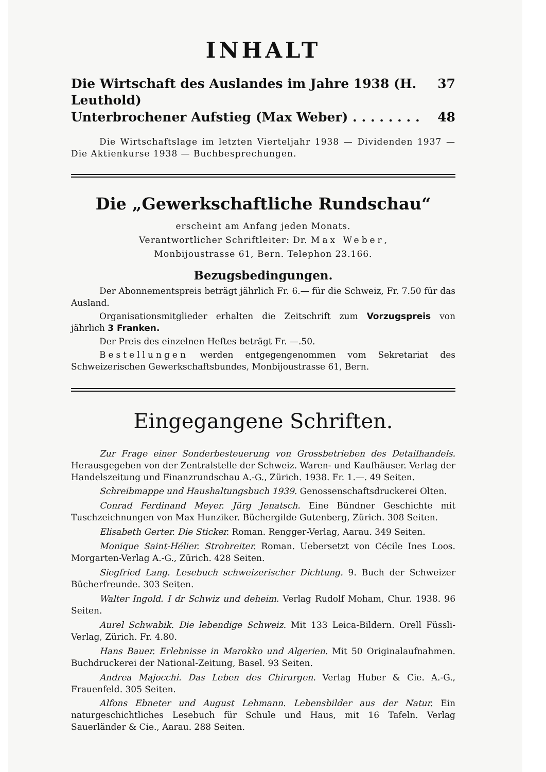INHALT
Die Wirtschaft des Auslandes im Jahre 1938 (H. Leuthold) 37
Unterbrochener Aufstieg (Max Weber) . . . . . . . . 48
Die Wirtschaftslage im letzten Vierteljahr 1938 — Dividenden 1937 — Die Aktienkurse 1938 — Buchbesprechungen.
Die „Gewerkschaftliche Rundschau“
erscheint am Anfang jeden Monats.
Verantwortlicher Schriftleiter: Dr. Max Weber,
Monbijoustrasse 61, Bern. Telephon 23.166.
Bezugsbedingungen.
Der Abonnementspreis beträgt jährlich Fr. 6.— für die Schweiz, Fr. 7.50 für das Ausland.
Organisationsmitglieder erhalten die Zeitschrift zum Vorzugspreis von jährlich 3 Franken.
Der Preis des einzelnen Heftes beträgt Fr. —.50.
Bestellungen werden entgegengenommen vom Sekretariat des Schweizerischen Gewerkschaftsbundes, Monbijoustrasse 61, Bern.
Eingegangene Schriften.
Zur Frage einer Sonderbesteuerung von Grossbetrieben des Detailhandels. Herausgegeben von der Zentralstelle der Schweiz. Waren- und Kaufhäuser. Verlag der Handelszeitung und Finanzrundschau A.-G., Zürich. 1938. Fr. 1.—. 49 Seiten.
Schreibmappe und Haushaltungsbuch 1939. Genossenschaftsdruckerei Olten.
Conrad Ferdinand Meyer. Jürg Jenatsch. Eine Bündner Geschichte mit Tuschzeichnungen von Max Hunziker. Büchergilde Gutenberg, Zürich. 308 Seiten.
Elisabeth Gerter. Die Sticker. Roman. Rengger-Verlag, Aarau. 349 Seiten.
Monique Saint-Hélier. Strohreiter. Roman. Uebersetzt von Cécile Ines Loos. Morgarten-Verlag A.-G., Zürich. 428 Seiten.
Siegfried Lang. Lesebuch schweizerischer Dichtung. 9. Buch der Schweizer Bücherfreunde. 303 Seiten.
Walter Ingold. I dr Schwiz und deheim. Verlag Rudolf Moham, Chur. 1938. 96 Seiten.
Aurel Schwabik. Die lebendige Schweiz. Mit 133 Leica-Bildern. Orell Füssli-Verlag, Zürich. Fr. 4.80.
Hans Bauer. Erlebnisse in Marokko und Algerien. Mit 50 Originalaufnahmen. Buchdruckerei der National-Zeitung, Basel. 93 Seiten.
Andrea Majocchi. Das Leben des Chirurgen. Verlag Huber & Cie. A.-G., Frauenfeld. 305 Seiten.
Alfons Ebneter und August Lehmann. Lebensbilder aus der Natur. Ein naturgeschichtliches Lesebuch für Schule und Haus, mit 16 Tafeln. Verlag Sauerländer & Cie., Aarau. 288 Seiten.